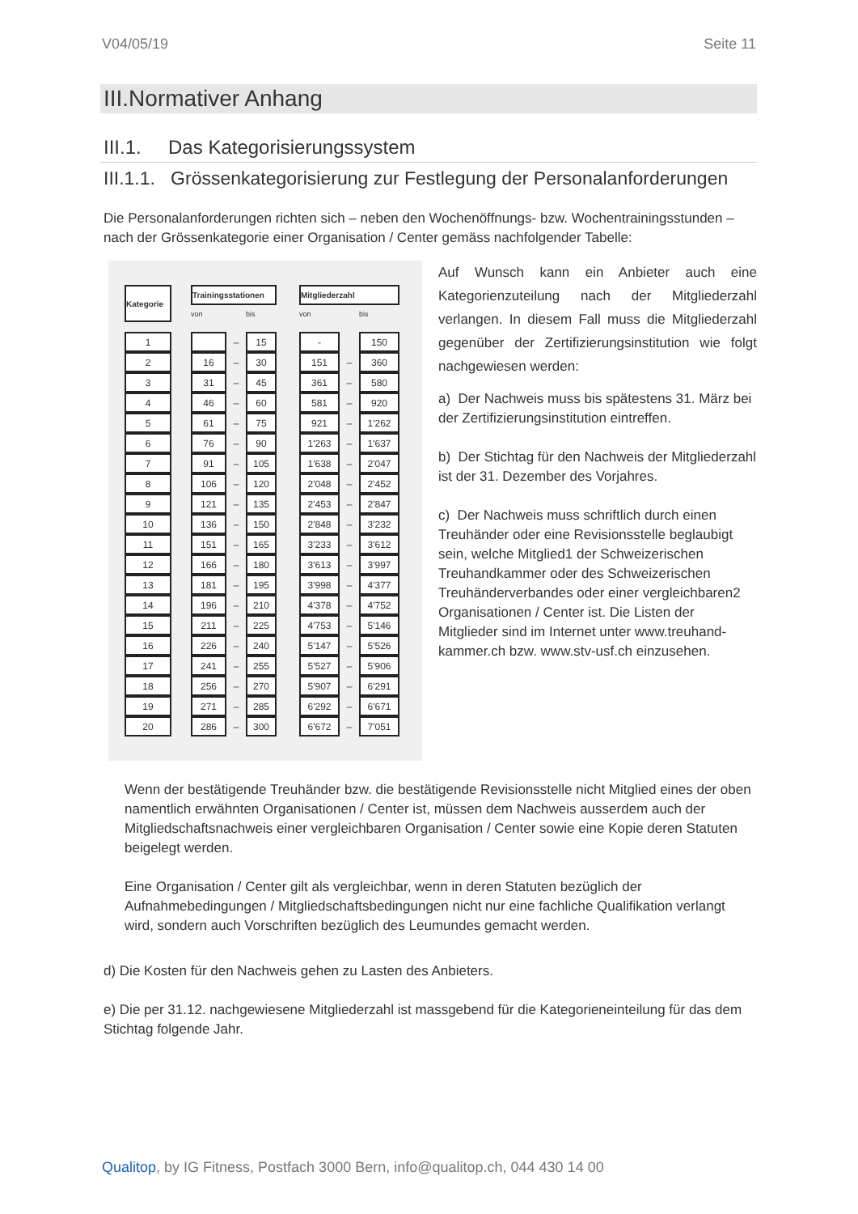V04/05/19 Seite 11
III.Normativer Anhang
III.1. Das Kategorisierungssystem
III.1.1. Grössenkategorisierung zur Festlegung der Personalanforderungen
Die Personalanforderungen richten sich – neben den Wochenöffnungs- bzw. Wochentrainingsstunden – nach der Grössenkategorie einer Organisation / Center gemäss nachfolgender Tabelle:
| Kategorie | | Trainingsstationen | | | | Mitgliederzahl | | |
| | | von | | bis | | von | | bis |
| 1 | | | – | 15 | | - | | 150 |
| 2 | | 16 | – | 30 | | 151 | – | 360 |
| 3 | | 31 | – | 45 | | 361 | – | 580 |
| 4 | | 46 | – | 60 | | 581 | – | 920 |
| 5 | | 61 | – | 75 | | 921 | – | 1'262 |
| 6 | | 76 | – | 90 | | 1'263 | – | 1'637 |
| 7 | | 91 | – | 105 | | 1'638 | – | 2'047 |
| 8 | | 106 | – | 120 | | 2'048 | – | 2'452 |
| 9 | | 121 | – | 135 | | 2'453 | – | 2'847 |
| 10 | | 136 | – | 150 | | 2'848 | – | 3'232 |
| 11 | | 151 | – | 165 | | 3'233 | – | 3'612 |
| 12 | | 166 | – | 180 | | 3'613 | – | 3'997 |
| 13 | | 181 | – | 195 | | 3'998 | – | 4'377 |
| 14 | | 196 | – | 210 | | 4'378 | – | 4'752 |
| 15 | | 211 | – | 225 | | 4'753 | – | 5'146 |
| 16 | | 226 | – | 240 | | 5'147 | – | 5'526 |
| 17 | | 241 | – | 255 | | 5'527 | – | 5'906 |
| 18 | | 256 | – | 270 | | 5'907 | – | 6'291 |
| 19 | | 271 | – | 285 | | 6'292 | – | 6'671 |
| 20 | | 286 | – | 300 | | 6'672 | – | 7'051 |
Auf Wunsch kann ein Anbieter auch eine Kategorienzuteilung nach der Mitgliederzahl verlangen. In diesem Fall muss die Mitgliederzahl gegenüber der Zertifizierungsinstitution wie folgt nachgewiesen werden:
a) Der Nachweis muss bis spätestens 31. März bei der Zertifizierungsinstitution eintreffen.
b) Der Stichtag für den Nachweis der Mitgliederzahl ist der 31. Dezember des Vorjahres.
c) Der Nachweis muss schriftlich durch einen Treuhänder oder eine Revisionsstelle beglaubigt sein, welche Mitglied1 der Schweizerischen Treuhandkammer oder des Schweizerischen Treuhänderverbandes oder einer vergleichbaren2 Organisationen / Center ist. Die Listen der Mitglieder sind im Internet unter www.treuhand-kammer.ch bzw. www.stv-usf.ch einzusehen.
Wenn der bestätigende Treuhänder bzw. die bestätigende Revisionsstelle nicht Mitglied eines der oben namentlich erwähnten Organisationen / Center ist, müssen dem Nachweis ausserdem auch der Mitgliedschaftsnachweis einer vergleichbaren Organisation / Center sowie eine Kopie deren Statuten beigelegt werden.
Eine Organisation / Center gilt als vergleichbar, wenn in deren Statuten bezüglich der Aufnahmebedingungen / Mitgliedschaftsbedingungen nicht nur eine fachliche Qualifikation verlangt wird, sondern auch Vorschriften bezüglich des Leumundes gemacht werden.
d) Die Kosten für den Nachweis gehen zu Lasten des Anbieters.
e) Die per 31.12. nachgewiesene Mitgliederzahl ist massgebend für die Kategorieneinteilung für das dem Stichtag folgende Jahr.
Qualitop, by IG Fitness, Postfach 3000 Bern, info@qualitop.ch, 044 430 14 00